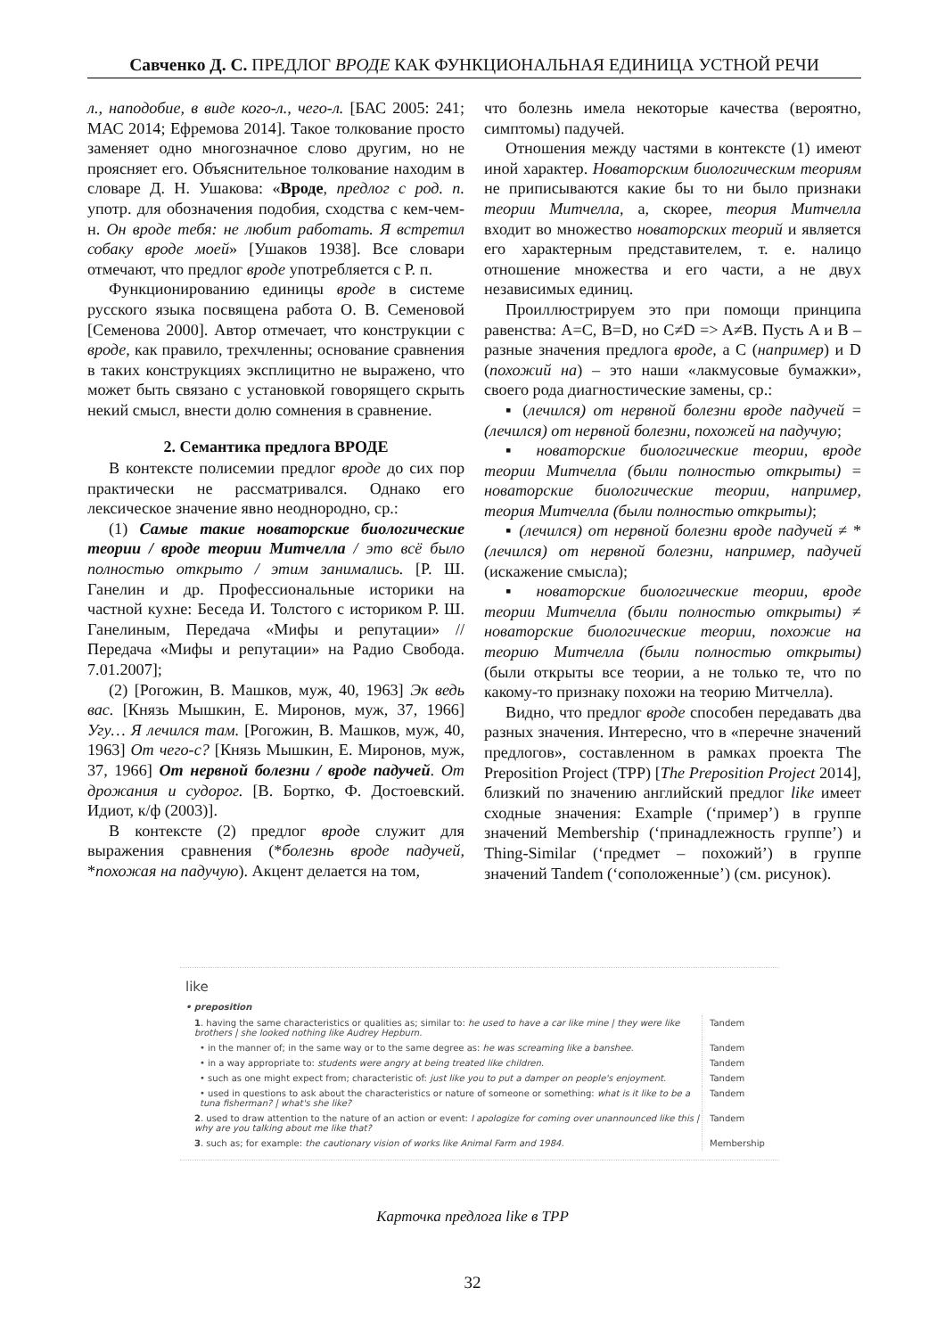Савченко Д. С. ПРЕДЛОГ ВРОДЕ КАК ФУНКЦИОНАЛЬНАЯ ЕДИНИЦА УСТНОЙ РЕЧИ
л., наподобие, в виде кого-л., чего-л. [БАС 2005: 241; МАС 2014; Ефремова 2014]. Такое толкование просто заменяет одно многозначное слово другим, но не проясняет его. Объяснительное толкование находим в словаре Д. Н. Ушакова: «Вроде, предлог с род. п. употр. для обозначения подобия, сходства с кем-чем-н. Он вроде тебя: не любит работать. Я встретил собаку вроде моей» [Ушаков 1938]. Все словари отмечают, что предлог вроде употребляется с Р. п.
Функционированию единицы вроде в системе русского языка посвящена работа О. В. Семеновой [Семенова 2000]. Автор отмечает, что конструкции с вроде, как правило, трехчленны; основание сравнения в таких конструкциях эксплицитно не выражено, что может быть связано с установкой говорящего скрыть некий смысл, внести долю сомнения в сравнение.
2. Семантика предлога ВРОДЕ
В контексте полисемии предлог вроде до сих пор практически не рассматривался. Однако его лексическое значение явно неоднородно, ср.:
(1) Самые такие новаторские биологические теории / вроде теории Митчелла / это всё было полностью открыто / этим занимались. [Р. Ш. Ганелин и др. Профессиональные историки на частной кухне: Беседа И. Толстого с историком Р. Ш. Ганелиным, Передача «Мифы и репутации» // Передача «Мифы и репутации» на Радио Свобода. 7.01.2007];
(2) [Рогожин, В. Машков, муж, 40, 1963] Эк ведь вас. [Князь Мышкин, Е. Миронов, муж, 37, 1966] Угу… Я лечился там. [Рогожин, В. Машков, муж, 40, 1963] От чего-с? [Князь Мышкин, Е. Миронов, муж, 37, 1966] От нервной болезни / вроде падучей. От дрожания и судорог. [В. Бортко, Ф. Достоевский. Идиот, к/ф (2003)].
В контексте (2) предлог вроде служит для выражения сравнения (*болезнь вроде падучей, *похожая на падучую). Акцент делается на том,
что болезнь имела некоторые качества (вероятно, симптомы) падучей.
Отношения между частями в контексте (1) имеют иной характер. Новаторским биологическим теориям не приписываются какие бы то ни было признаки теории Митчелла, а, скорее, теория Митчелла входит во множество новаторских теорий и является его характерным представителем, т. е. налицо отношение множества и его части, а не двух независимых единиц.
Проиллюстрируем это при помощи принципа равенства: A=C, B=D, но C≠D => A≠B. Пусть A и B – разные значения предлога вроде, а C (например) и D (похожий на) – это наши «лакмусовые бумажки», своего рода диагностические замены, ср.:
▪ (лечился) от нервной болезни вроде падучей = (лечился) от нервной болезни, похожей на падучую;
▪ новаторские биологические теории, вроде теории Митчелла (были полностью открыты) = новаторские биологические теории, например, теория Митчелла (были полностью открыты);
▪ (лечился) от нервной болезни вроде падучей ≠ *(лечился) от нервной болезни, например, падучей (искажение смысла);
▪ новаторские биологические теории, вроде теории Митчелла (были полностью открыты) ≠ новаторские биологические теории, похожие на теорию Митчелла (были полностью открыты) (были открыты все теории, а не только те, что по какому-то признаку похожи на теорию Митчелла).
Видно, что предлог вроде способен передавать два разных значения. Интересно, что в «перечне значений предлогов», составленном в рамках проекта The Preposition Project (TPP) [The Preposition Project 2014], близкий по значению английский предлог like имеет сходные значения: Example (‘пример’) в группе значений Membership (‘принадлежность группе’) и Thing-Similar (‘предмет – похожий’) в группе значений Tandem (‘соположенные’) (см. рисунок).
like
• preposition
| 1 . having the same characteristics or qualities as; similar to: he used to have a car like mine / they were like brothers / she looked nothing like Audrey Hepburn. | Tandem |
| • in the manner of; in the same way or to the same degree as: he was screaming like a banshee. | Tandem |
| • in a way appropriate to: students were angry at being treated like children. | Tandem |
| • such as one might expect from; characteristic of: just like you to put a damper on people's enjoyment. | Tandem |
| • used in questions to ask about the characteristics or nature of someone or something: what is it like to be a tuna fisherman? / what's she like? | Tandem |
| 2 . used to draw attention to the nature of an action or event: I apologize for coming over unannounced like this / why are you talking about me like that? | Tandem |
| 3 . such as; for example: the cautionary vision of works like Animal Farm and 1984. | Membership |
Карточка предлога like в TPP
32